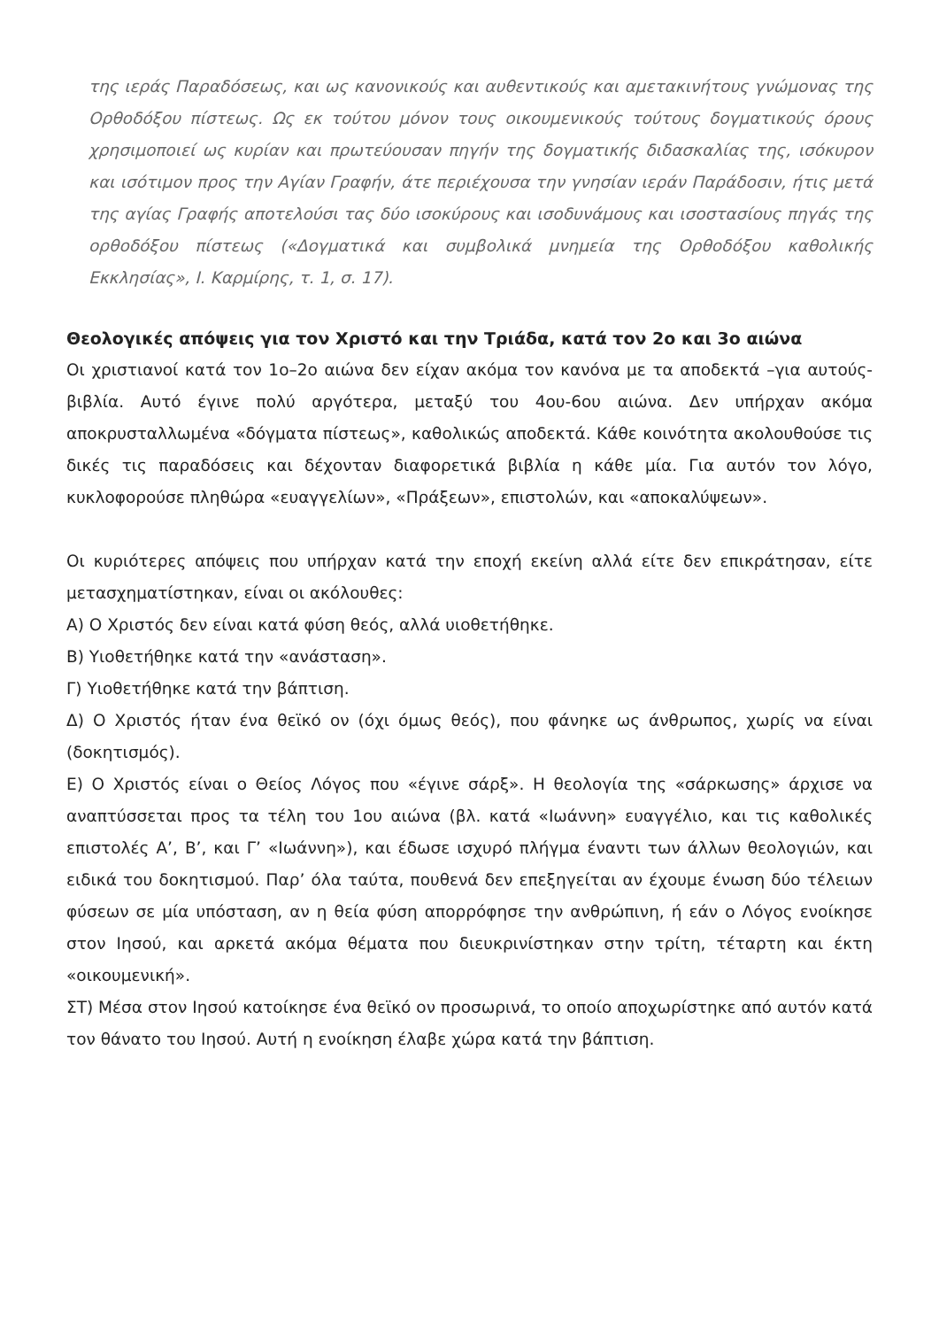της ιεράς Παραδόσεως, και ως κανονικούς και αυθεντικούς και αμετακινήτους γνώμονας της Ορθοδόξου πίστεως. Ως εκ τούτου μόνον τους οικουμενικούς τούτους δογματικούς όρους χρησιμοποιεί ως κυρίαν και πρωτεύουσαν πηγήν της δογματικής διδασκαλίας της, ισόκυρον και ισότιμον προς την Αγίαν Γραφήν, άτε περιέχουσα την γνησίαν ιεράν Παράδοσιν, ήτις μετά της αγίας Γραφής αποτελούσι τας δύο ισοκύρους και ισοδυνάμους και ισοστασίους πηγάς της ορθοδόξου πίστεως («Δογματικά και συμβολικά μνημεία της Ορθοδόξου καθολικής Εκκλησίας», Ι. Καρμίρης, τ. 1, σ. 17).
Θεολογικές απόψεις για τον Χριστό και την Τριάδα, κατά τον 2ο και 3ο αιώνα
Οι χριστιανοί κατά τον 1ο–2ο αιώνα δεν είχαν ακόμα τον κανόνα με τα αποδεκτά –για αυτούς- βιβλία. Αυτό έγινε πολύ αργότερα, μεταξύ του 4ου-6ου αιώνα. Δεν υπήρχαν ακόμα αποκρυσταλλωμένα «δόγματα πίστεως», καθολικώς αποδεκτά. Κάθε κοινότητα ακολουθούσε τις δικές τις παραδόσεις και δέχονταν διαφορετικά βιβλία η κάθε μία. Για αυτόν τον λόγο, κυκλοφορούσε πληθώρα «ευαγγελίων», «Πράξεων», επιστολών, και «αποκαλύψεων».
Οι κυριότερες απόψεις που υπήρχαν κατά την εποχή εκείνη αλλά είτε δεν επικράτησαν, είτε μετασχηματίστηκαν, είναι οι ακόλουθες:
Α) Ο Χριστός δεν είναι κατά φύση θεός, αλλά υιοθετήθηκε.
Β) Υιοθετήθηκε κατά την «ανάσταση».
Γ) Υιοθετήθηκε κατά την βάπτιση.
Δ) Ο Χριστός ήταν ένα θεϊκό ον (όχι όμως θεός), που φάνηκε ως άνθρωπος, χωρίς να είναι (δοκητισμός).
Ε) Ο Χριστός είναι ο Θείος Λόγος που «έγινε σάρξ». Η θεολογία της «σάρκωσης» άρχισε να αναπτύσσεται προς τα τέλη του 1ου αιώνα (βλ. κατά «Ιωάννη» ευαγγέλιο, και τις καθολικές επιστολές Α’, Β’, και Γ’ «Ιωάννη»), και έδωσε ισχυρό πλήγμα έναντι των άλλων θεολογιών, και ειδικά του δοκητισμού. Παρ’ όλα ταύτα, πουθενά δεν επεξηγείται αν έχουμε ένωση δύο τέλειων φύσεων σε μία υπόσταση, αν η θεία φύση απορρόφησε την ανθρώπινη, ή εάν ο Λόγος ενοίκησε στον Ιησού, και αρκετά ακόμα θέματα που διευκρινίστηκαν στην τρίτη, τέταρτη και έκτη «οικουμενική».
ΣΤ) Μέσα στον Ιησού κατοίκησε ένα θεϊκό ον προσωρινά, το οποίο αποχωρίστηκε από αυτόν κατά τον θάνατο του Ιησού. Αυτή η ενοίκηση έλαβε χώρα κατά την βάπτιση.